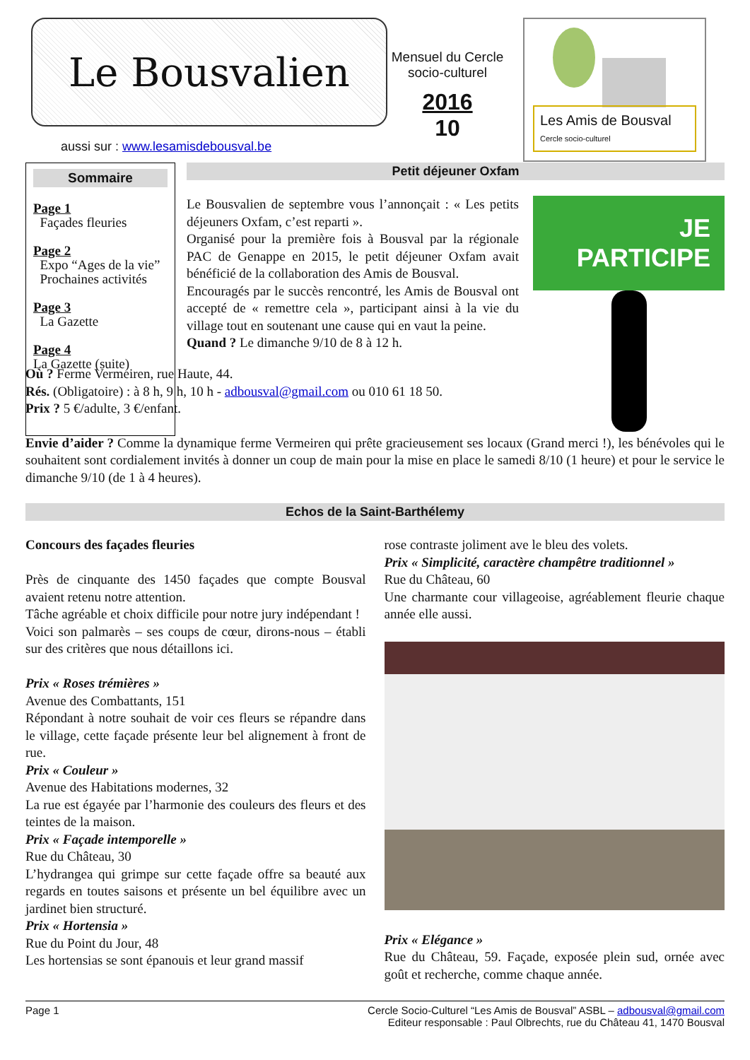Le Bousvalien
aussi sur : www.lesamisdebousval.be
Mensuel du Cercle socio-culturel
2016
10
Les Amis de Bousval
Cercle socio-culturel
Sommaire
Page 1
Façades fleuries
Page 2
Expo “Ages de la vie”
Prochaines activités
Page 3
La Gazette
Page 4
La Gazette (suite)
Petit déjeuner Oxfam
Le Bousvalien de septembre vous l’annonçait : « Les petits déjeuners Oxfam, c’est reparti ».
Organisé pour la première fois à Bousval par la régionale PAC de Genappe en 2015, le petit déjeuner Oxfam avait bénéficié de la collaboration des Amis de Bousval.
Encouragés par le succès rencontré, les Amis de Bousval ont accepté de « remettre cela », participant ainsi à la vie du village tout en soutenant une cause qui en vaut la peine.
Quand ? Le dimanche 9/10 de 8 à 12 h.
JE
PARTICIPE
Où ? Ferme Vermeiren, rue Haute, 44.
Rés. (Obligatoire) : à 8 h, 9 h, 10 h - adbousval@gmail.com ou 010 61 18 50.
Prix ? 5 €/adulte, 3 €/enfant.
Envie d’aider ? Comme la dynamique ferme Vermeiren qui prête gracieusement ses locaux (Grand merci !), les bénévoles qui le souhaitent sont cordialement invités à donner un coup de main pour la mise en place le samedi 8/10 (1 heure) et pour le service le dimanche 9/10 (de 1 à 4 heures).
Echos de la Saint-Barthélemy
Concours des façades fleuries
Près de cinquante des 1450 façades que compte Bousval avaient retenu notre attention.
Tâche agréable et choix difficile pour notre jury indépendant !
Voici son palmarès – ses coups de cœur, dirons-nous – établi sur des critères que nous détaillons ici.
Prix « Roses trémières »
Avenue des Combattants, 151
Répondant à notre souhait de voir ces fleurs se répandre dans le village, cette façade présente leur bel alignement à front de rue.
Prix « Couleur »
Avenue des Habitations modernes, 32
La rue est égayée par l’harmonie des couleurs des fleurs et des teintes de la maison.
Prix « Façade intemporelle »
Rue du Château, 30
L’hydrangea qui grimpe sur cette façade offre sa beauté aux regards en toutes saisons et présente un bel équilibre avec un jardinet bien structuré.
Prix « Hortensia »
Rue du Point du Jour, 48
Les hortensias se sont épanouis et leur grand massif
rose contraste joliment ave le bleu des volets.
Prix « Simplicité, caractère champêtre traditionnel »
Rue du Château, 60
Une charmante cour villageoise, agréablement fleurie chaque année elle aussi.
Prix « Elégance »
Rue du Château, 59. Façade, exposée plein sud, ornée avec goût et recherche, comme chaque année.
Page 1 Cercle Socio-Culturel “Les Amis de Bousval” ASBL – adbousval@gmail.com
Editeur responsable : Paul Olbrechts, rue du Château 41, 1470 Bousval